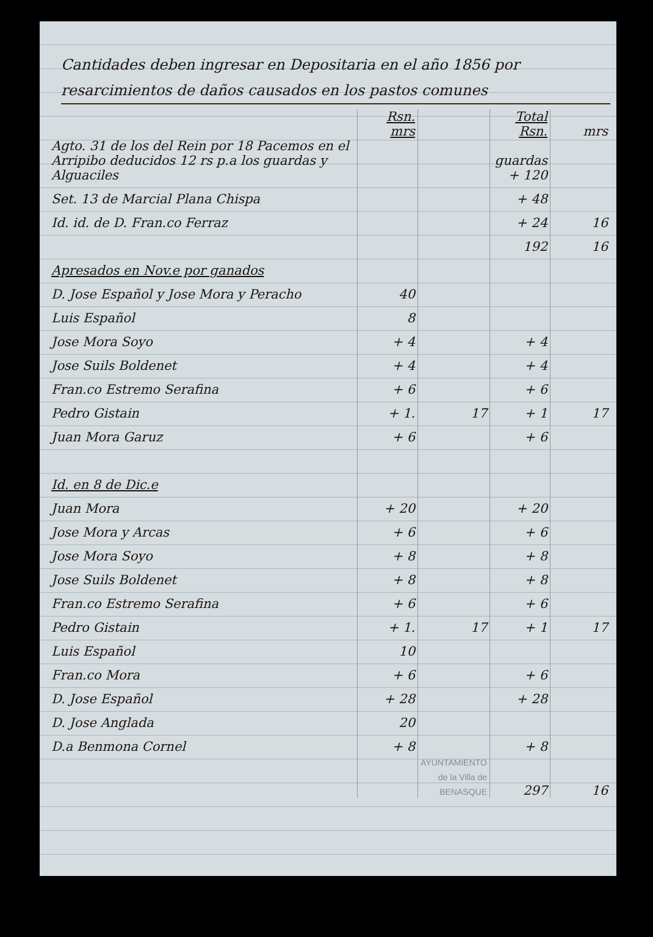Cantidades deben ingresar en Depositaria en el año 1856 por resarcimientos de daños causados en los pastos comunes
| | Rsn. mrs | | Total Rsn. | mrs |
| --- | --- | --- | --- | --- |
| Agto. 31 de los del Rein por 18 Pacemos en el Arripibo deducidos 12 rs p.a los guardas y Alguaciles | | | guardas + 120 | |
| Set. 13 de Marcial Plana Chispa | | | + 48 | |
| Id. id. de D. Fran.co Ferraz | | | + 24 | 16 |
| | | | 192 | 16 |
| Apresados en Nov.e por ganados | | | | |
| D. Jose Español y Jose Mora y Peracho | 40 | | | |
| Luis Español | 8 | | | |
| Jose Mora Soyo | + 4 | | + 4 | |
| Jose Suils Boldenet | + 4 | | + 4 | |
| Fran.co Estremo Serafina | + 6 | | + 6 | |
| Pedro Gistain | + 1. | 17 | + 1 | 17 |
| Juan Mora Garuz | + 6 | | + 6 | |
| Id. en 8 de Dic.e | | | | |
| Juan Mora | + 20 | | + 20 | |
| Jose Mora y Arcas | + 6 | | + 6 | |
| Jose Mora Soyo | + 8 | | + 8 | |
| Jose Suils Boldenet | + 8 | | + 8 | |
| Fran.co Estremo Serafina | + 6 | | + 6 | |
| Pedro Gistain | + 1. | 17 | + 1 | 17 |
| Luis Español | 10 | | | |
| Fran.co Mora | + 6 | | + 6 | |
| D. Jose Español | + 28 | | + 28 | |
| D. Jose Anglada | 20 | | | |
| D.a Benmona Cornel | + 8 | | + 8 | |
| | | AYUNTAMIENTO de la Villa de BENASQUE | 297 | 16 |